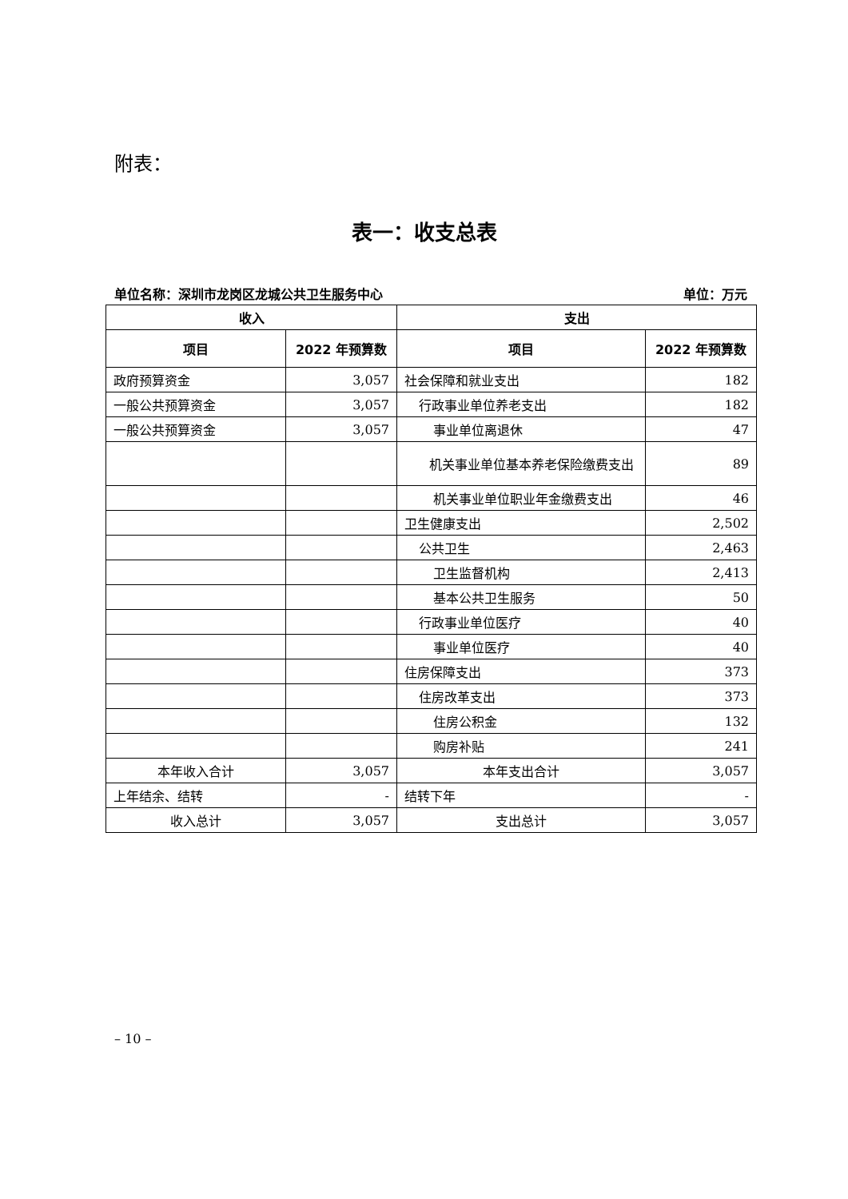附表：
表一：收支总表
单位名称：深圳市龙岗区龙城公共卫生服务中心 单位：万元
| 收入 | | 支出 | |
| --- | --- | --- | --- |
| 项目 | 2022 年预算数 | 项目 | 2022 年预算数 |
| 政府预算资金 | 3,057 | 社会保障和就业支出 | 182 |
| 一般公共预算资金 | 3,057 | 行政事业单位养老支出 | 182 |
| 一般公共预算资金 | 3,057 | 事业单位离退休 | 47 |
| | | 机关事业单位基本养老保险缴费支出 | 89 |
| | | 机关事业单位职业年金缴费支出 | 46 |
| | | 卫生健康支出 | 2,502 |
| | | 公共卫生 | 2,463 |
| | | 卫生监督机构 | 2,413 |
| | | 基本公共卫生服务 | 50 |
| | | 行政事业单位医疗 | 40 |
| | | 事业单位医疗 | 40 |
| | | 住房保障支出 | 373 |
| | | 住房改革支出 | 373 |
| | | 住房公积金 | 132 |
| | | 购房补贴 | 241 |
| 本年收入合计 | 3,057 | 本年支出合计 | 3,057 |
| 上年结余、结转 | - | 结转下年 | - |
| 收入总计 | 3,057 | 支出总计 | 3,057 |
– 10 –